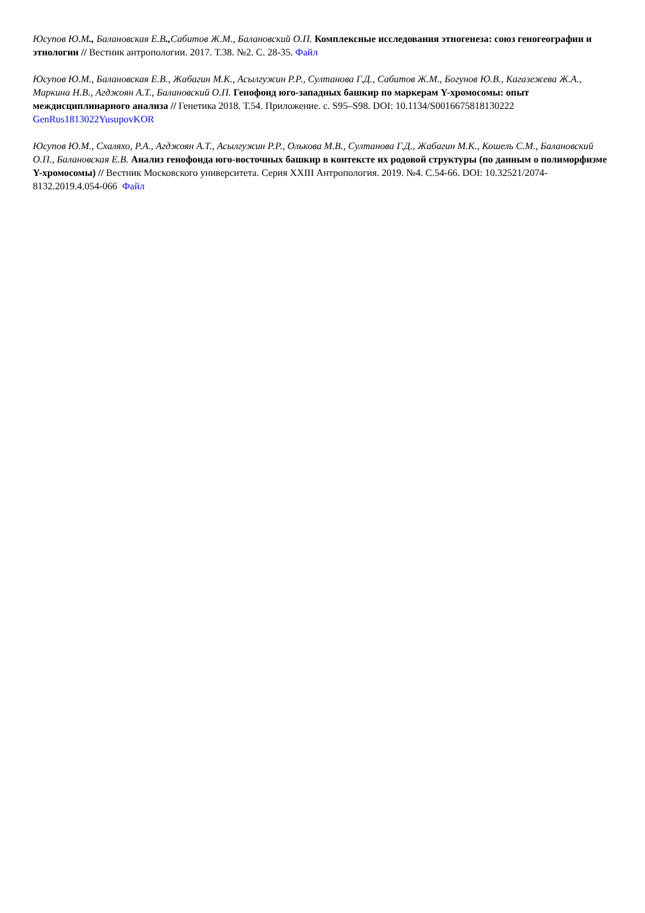Юсупов Ю.М., Балановская Е.В., Сабитов Ж.М., Балановский О.П. Комплексные исследования этногенеза: союз геногеографии и этнологии // Вестник антропологии. 2017. Т.38. №2. С. 28-35. Файл
Юсупов Ю.М., Балановская Е.В., Жабагин М.К., Асылгужин Р.Р., Султанова Г.Д., Сабитов Ж.М., Богунов Ю.В., Кагазежева Ж.А., Маркина Н.В., Агджоян А.Т., Балановский О.П. Генофонд юго-западных башкир по маркерам Y-хромосомы: опыт междисциплинарного анализа // Генетика 2018. Т.54. Приложение. с. S95–S98. DOI: 10.1134/S0016675818130222 GenRus1813022YusupovKOR
Юсупов Ю.М., Схаляхо, Р.А., Агджоян А.Т., Асылгужин Р.Р., Олькова М.В., Султанова Г.Д., Жабагин М.К., Кошель С.М., Балановский О.П., Балановская Е.В. Анализ генофонда юго-восточных башкир в контексте их родовой структуры (по данным о полиморфизме Y-хромосомы) // Вестник Московского университета. Серия XXIII Антропология. 2019. №4. С.54-66. DOI: 10.32521/2074-8132.2019.4.054-066 Файл